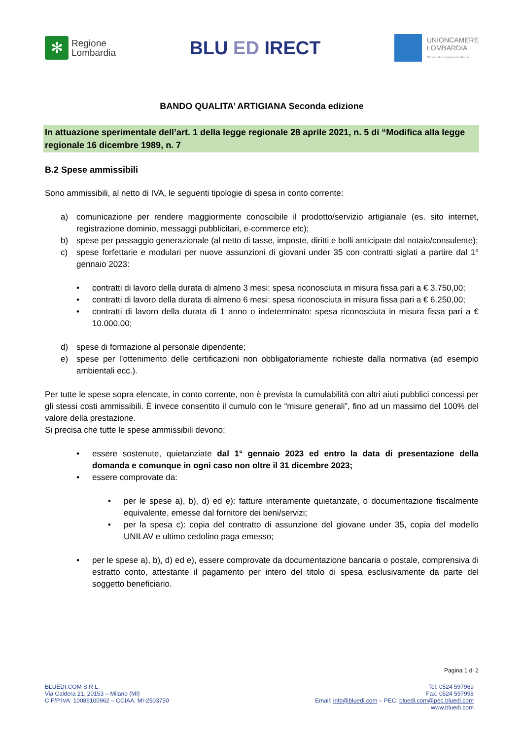✻
Regione
Lombardia
BLU ED IRECT
UNIONCAMERE
LOMBARDIA
Camere di commercio lombarde
BANDO QUALITA’ ARTIGIANA Seconda edizione
In attuazione sperimentale dell’art. 1 della legge regionale 28 aprile 2021, n. 5 di “Modifica alla legge regionale 16 dicembre 1989, n. 7
B.2 Spese ammissibili
Sono ammissibili, al netto di IVA, le seguenti tipologie di spesa in conto corrente:
a) comunicazione per rendere maggiormente conoscibile il prodotto/servizio artigianale (es. sito internet, registrazione dominio, messaggi pubblicitari, e-commerce etc);
b) spese per passaggio generazionale (al netto di tasse, imposte, diritti e bolli anticipate dal notaio/consulente);
c) spese forfettarie e modulari per nuove assunzioni di giovani under 35 con contratti siglati a partire dal 1° gennaio 2023:
• contratti di lavoro della durata di almeno 3 mesi: spesa riconosciuta in misura fissa pari a € 3.750,00;
• contratti di lavoro della durata di almeno 6 mesi: spesa riconosciuta in misura fissa pari a € 6.250,00;
• contratti di lavoro della durata di 1 anno o indeterminato: spesa riconosciuta in misura fissa pari a € 10.000,00;
d) spese di formazione al personale dipendente;
e) spese per l’ottenimento delle certificazioni non obbligatoriamente richieste dalla normativa (ad esempio ambientali ecc.).
Per tutte le spese sopra elencate, in conto corrente, non è prevista la cumulabilità con altri aiuti pubblici concessi per gli stessi costi ammissibili. È invece consentito il cumulo con le “misure generali”, fino ad un massimo del 100% del valore della prestazione.
Si precisa che tutte le spese ammissibili devono:
• essere sostenute, quietanziate dal 1° gennaio 2023 ed entro la data di presentazione della domanda e comunque in ogni caso non oltre il 31 dicembre 2023;
• essere comprovate da:
• per le spese a), b), d) ed e): fatture interamente quietanzate, o documentazione fiscalmente equivalente, emesse dal fornitore dei beni/servizi;
• per la spesa c): copia del contratto di assunzione del giovane under 35, copia del modello UNILAV e ultimo cedolino paga emesso;
• per le spese a), b), d) ed e), essere comprovate da documentazione bancaria o postale, comprensiva di estratto conto, attestante il pagamento per intero del titolo di spesa esclusivamente da parte del soggetto beneficiario.
Pagina 1 di 2
BLUEDI.COM S.R.L.
Via Caldera 21, 20153 – Milano (MI)
C.F/P.IVA: 10086100962 – CCIAA: MI-2503750
Tel: 0524 597969
Fax: 0524 597998
Email: info@bluedi.com – PEC: bluedi.com@pec.bluedi.com
www.bluedi.com